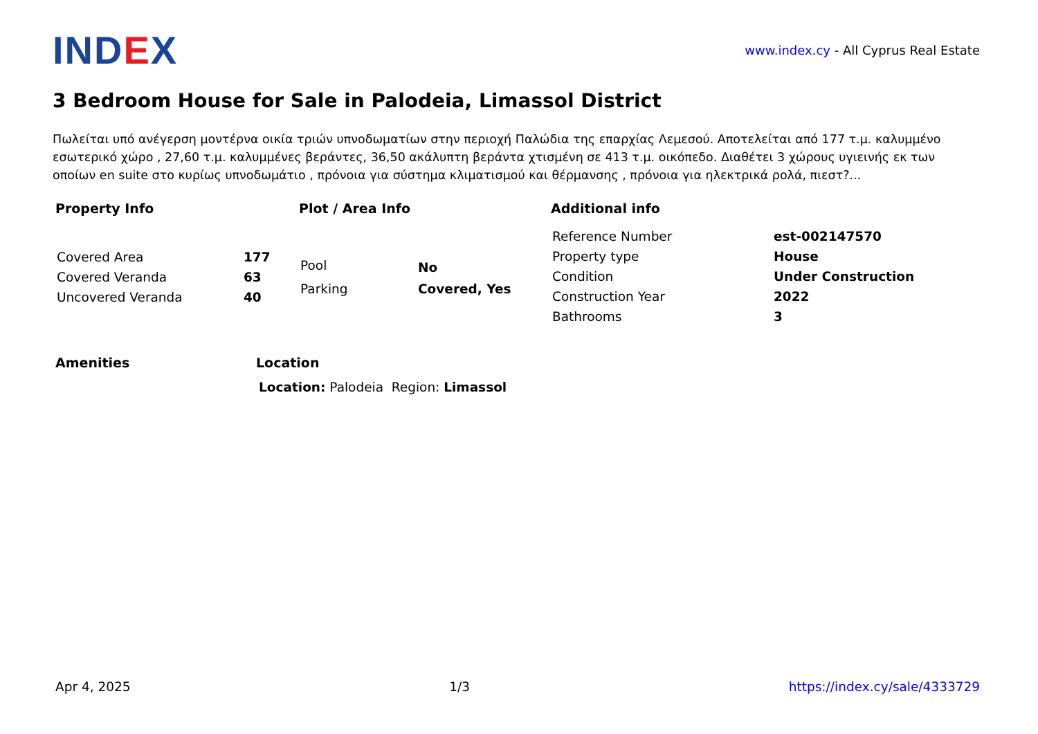IND EX
www.index.cy - All Cyprus Real Estate
3 Bedroom House for Sale in Palodeia, Limassol District
Πωλείται υπό ανέγερση μοντέρνα οικία τριών υπνοδωματίων στην περιοχή Παλώδια της επαρχίας Λεμεσού. Αποτελείται από 177 τ.μ. καλυμμένο εσωτερικό χώρο , 27,60 τ.μ. καλυμμένες βεράντες, 36,50 ακάλυπτη βεράντα χτισμένη σε 413 τ.μ. οικόπεδο. Διαθέτει 3 χώρους υγιεινής εκ των οποίων en suite στο κυρίως υπνοδωμάτιο , πρόνοια για σύστημα κλιματισμού και θέρμανσης , πρόνοια για ηλεκτρικά ρολά, πιεστ?...
Property Info
| Covered Area | 177 |
| Covered Veranda | 63 |
| Uncovered Veranda | 40 |
Plot / Area Info
| Pool | No |
| Parking | Covered, Yes |
Additional info
| Reference Number | est-002147570 |
| Property type | House |
| Condition | Under Construction |
| Construction Year | 2022 |
| Bathrooms | 3 |
Amenities Location
Location: Palodeia Region: Limassol
Apr 4, 2025 1/3 https://index.cy/sale/4333729